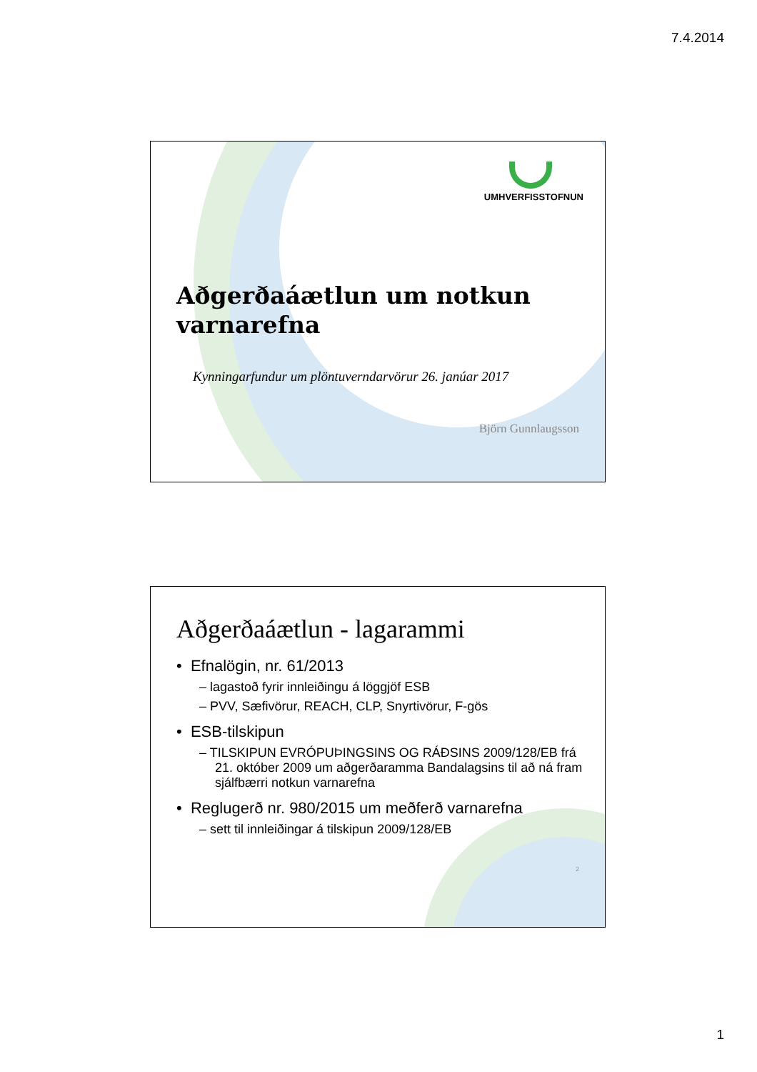7.4.2014
UMHVERFISSTOFNUN
Aðgerðaáætlun um notkun varnarefna
Kynningarfundur um plöntuverndarvörur 26. janúar 2017
Björn Gunnlaugsson
Aðgerðaáætlun - lagarammi
• Efnalögin, nr. 61/2013
– lagastoð fyrir innleiðingu á löggjöf ESB
– PVV, Sæfivörur, REACH, CLP, Snyrtivörur, F-gös
• ESB-tilskipun
– TILSKIPUN EVRÓPUÞINGSINS OG RÁÐSINS 2009/128/EB frá 21. október 2009 um aðgerðaramma Bandalagsins til að ná fram sjálfbærri notkun varnarefna
• Reglugerð nr. 980/2015 um meðferð varnarefna
– sett til innleiðingar á tilskipun 2009/128/EB
2
1